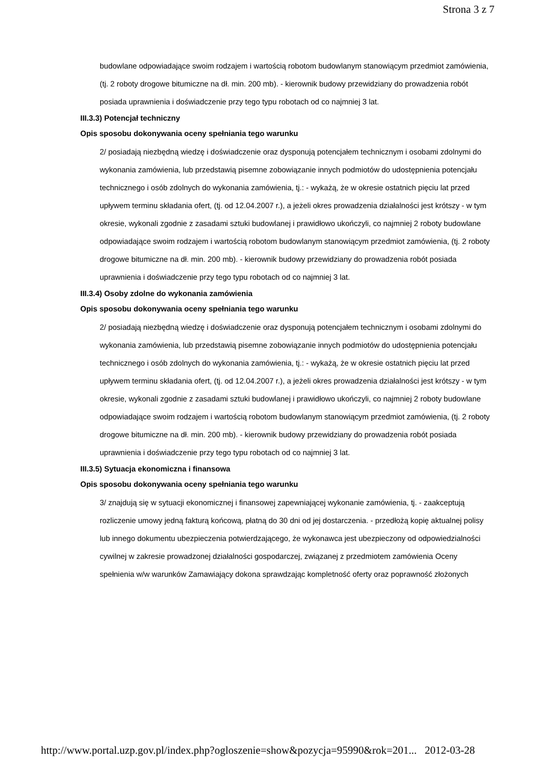Strona 3 z 7
budowlane odpowiadające swoim rodzajem i wartością robotom budowlanym stanowiącym przedmiot zamówienia, (tj. 2 roboty drogowe bitumiczne na dł. min. 200 mb). - kierownik budowy przewidziany do prowadzenia robót posiada uprawnienia i doświadczenie przy tego typu robotach od co najmniej 3 lat.
III.3.3) Potencjał techniczny
Opis sposobu dokonywania oceny spełniania tego warunku
2/ posiadają niezbędną wiedzę i doświadczenie oraz dysponują potencjałem technicznym i osobami zdolnymi do wykonania zamówienia, lub przedstawią pisemne zobowiązanie innych podmiotów do udostępnienia potencjału technicznego i osób zdolnych do wykonania zamówienia, tj.: - wykażą, że w okresie ostatnich pięciu lat przed upływem terminu składania ofert, (tj. od 12.04.2007 r.), a jeżeli okres prowadzenia działalności jest krótszy - w tym okresie, wykonali zgodnie z zasadami sztuki budowlanej i prawidłowo ukończyli, co najmniej 2 roboty budowlane odpowiadające swoim rodzajem i wartością robotom budowlanym stanowiącym przedmiot zamówienia, (tj. 2 roboty drogowe bitumiczne na dł. min. 200 mb). - kierownik budowy przewidziany do prowadzenia robót posiada uprawnienia i doświadczenie przy tego typu robotach od co najmniej 3 lat.
III.3.4) Osoby zdolne do wykonania zamówienia
Opis sposobu dokonywania oceny spełniania tego warunku
2/ posiadają niezbędną wiedzę i doświadczenie oraz dysponują potencjałem technicznym i osobami zdolnymi do wykonania zamówienia, lub przedstawią pisemne zobowiązanie innych podmiotów do udostępnienia potencjału technicznego i osób zdolnych do wykonania zamówienia, tj.: - wykażą, że w okresie ostatnich pięciu lat przed upływem terminu składania ofert, (tj. od 12.04.2007 r.), a jeżeli okres prowadzenia działalności jest krótszy - w tym okresie, wykonali zgodnie z zasadami sztuki budowlanej i prawidłowo ukończyli, co najmniej 2 roboty budowlane odpowiadające swoim rodzajem i wartością robotom budowlanym stanowiącym przedmiot zamówienia, (tj. 2 roboty drogowe bitumiczne na dł. min. 200 mb). - kierownik budowy przewidziany do prowadzenia robót posiada uprawnienia i doświadczenie przy tego typu robotach od co najmniej 3 lat.
III.3.5) Sytuacja ekonomiczna i finansowa
Opis sposobu dokonywania oceny spełniania tego warunku
3/ znajdują się w sytuacji ekonomicznej i finansowej zapewniającej wykonanie zamówienia, tj. - zaakceptują rozliczenie umowy jedną fakturą końcową, płatną do 30 dni od jej dostarczenia. - przedłożą kopię aktualnej polisy lub innego dokumentu ubezpieczenia potwierdzającego, że wykonawca jest ubezpieczony od odpowiedzialności cywilnej w zakresie prowadzonej działalności gospodarczej, związanej z przedmiotem zamówienia Oceny spełnienia w/w warunków Zamawiający dokona sprawdzając kompletność oferty oraz poprawność złożonych
http://www.portal.uzp.gov.pl/index.php?ogloszenie=show&pozycja=95990&rok=201... 2012-03-28